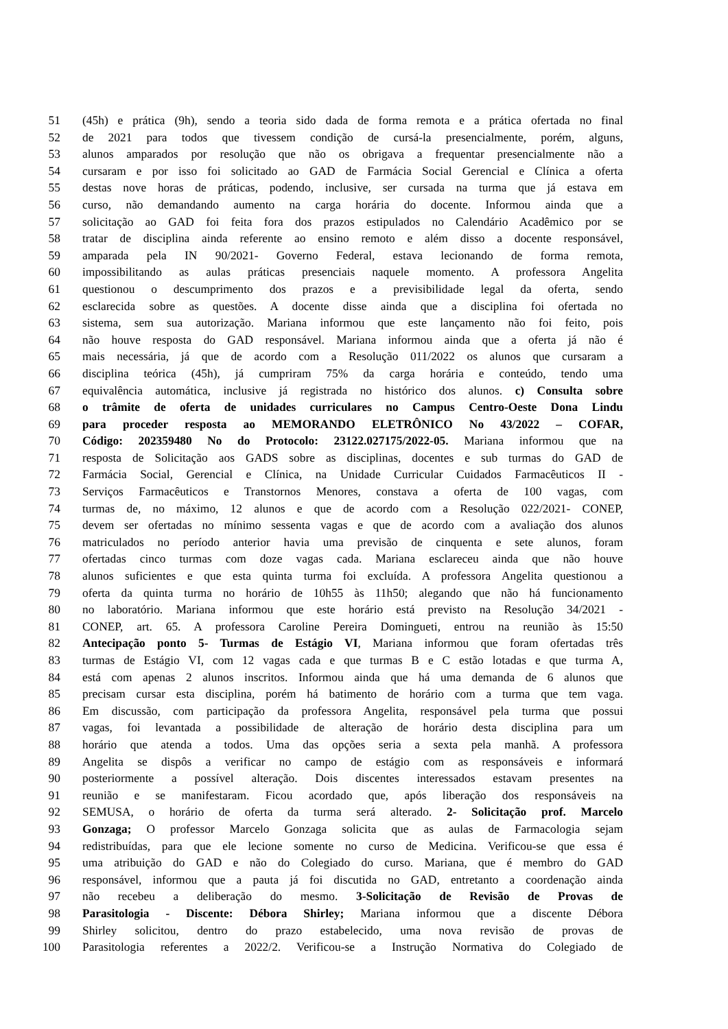51 (45h) e prática (9h), sendo a teoria sido dada de forma remota e a prática ofertada no final
52 de 2021 para todos que tivessem condição de cursá-la presencialmente, porém, alguns,
53 alunos amparados por resolução que não os obrigava a frequentar presencialmente não a
54 cursaram e por isso foi solicitado ao GAD de Farmácia Social Gerencial e Clínica a oferta
55 destas nove horas de práticas, podendo, inclusive, ser cursada na turma que já estava em
56 curso, não demandando aumento na carga horária do docente. Informou ainda que a
57 solicitação ao GAD foi feita fora dos prazos estipulados no Calendário Acadêmico por se
58 tratar de disciplina ainda referente ao ensino remoto e além disso a docente responsável,
59 amparada pela IN 90/2021- Governo Federal, estava lecionando de forma remota,
60 impossibilitando as aulas práticas presenciais naquele momento. A professora Angelita
61 questionou o descumprimento dos prazos e a previsibilidade legal da oferta, sendo
62 esclarecida sobre as questões. A docente disse ainda que a disciplina foi ofertada no
63 sistema, sem sua autorização. Mariana informou que este lançamento não foi feito, pois
64 não houve resposta do GAD responsável. Mariana informou ainda que a oferta já não é
65 mais necessária, já que de acordo com a Resolução 011/2022 os alunos que cursaram a
66 disciplina teórica (45h), já cumpriram 75% da carga horária e conteúdo, tendo uma
67 equivalência automática, inclusive já registrada no histórico dos alunos. c) Consulta sobre
68 o trâmite de oferta de unidades curriculares no Campus Centro-Oeste Dona Lindu
69 para proceder resposta ao MEMORANDO ELETRÔNICO No 43/2022 – COFAR,
70 Código: 202359480 No do Protocolo: 23122.027175/2022-05. Mariana informou que na
71 resposta de Solicitação aos GADS sobre as disciplinas, docentes e sub turmas do GAD de
72 Farmácia Social, Gerencial e Clínica, na Unidade Curricular Cuidados Farmacêuticos II -
73 Serviços Farmacêuticos e Transtornos Menores, constava a oferta de 100 vagas, com
74 turmas de, no máximo, 12 alunos e que de acordo com a Resolução 022/2021- CONEP,
75 devem ser ofertadas no mínimo sessenta vagas e que de acordo com a avaliação dos alunos
76 matriculados no período anterior havia uma previsão de cinquenta e sete alunos, foram
77 ofertadas cinco turmas com doze vagas cada. Mariana esclareceu ainda que não houve
78 alunos suficientes e que esta quinta turma foi excluída. A professora Angelita questionou a
79 oferta da quinta turma no horário de 10h55 às 11h50; alegando que não há funcionamento
80 no laboratório. Mariana informou que este horário está previsto na Resolução 34/2021 -
81 CONEP, art. 65. A professora Caroline Pereira Domingueti, entrou na reunião às 15:50
82 Antecipação ponto 5- Turmas de Estágio VI, Mariana informou que foram ofertadas três
83 turmas de Estágio VI, com 12 vagas cada e que turmas B e C estão lotadas e que turma A,
84 está com apenas 2 alunos inscritos. Informou ainda que há uma demanda de 6 alunos que
85 precisam cursar esta disciplina, porém há batimento de horário com a turma que tem vaga.
86 Em discussão, com participação da professora Angelita, responsável pela turma que possui
87 vagas, foi levantada a possibilidade de alteração de horário desta disciplina para um
88 horário que atenda a todos. Uma das opções seria a sexta pela manhã. A professora
89 Angelita se dispôs a verificar no campo de estágio com as responsáveis e informará
90 posteriormente a possível alteração. Dois discentes interessados estavam presentes na
91 reunião e se manifestaram. Ficou acordado que, após liberação dos responsáveis na
92 SEMUSA, o horário de oferta da turma será alterado. 2- Solicitação prof. Marcelo
93 Gonzaga; O professor Marcelo Gonzaga solicita que as aulas de Farmacologia sejam
94 redistribuídas, para que ele lecione somente no curso de Medicina. Verificou-se que essa é
95 uma atribuição do GAD e não do Colegiado do curso. Mariana, que é membro do GAD
96 responsável, informou que a pauta já foi discutida no GAD, entretanto a coordenação ainda
97 não recebeu a deliberação do mesmo. 3-Solicitação de Revisão de Provas de
98 Parasitologia - Discente: Débora Shirley; Mariana informou que a discente Débora
99 Shirley solicitou, dentro do prazo estabelecido, uma nova revisão de provas de
100 Parasitologia referentes a 2022/2. Verificou-se a Instrução Normativa do Colegiado de